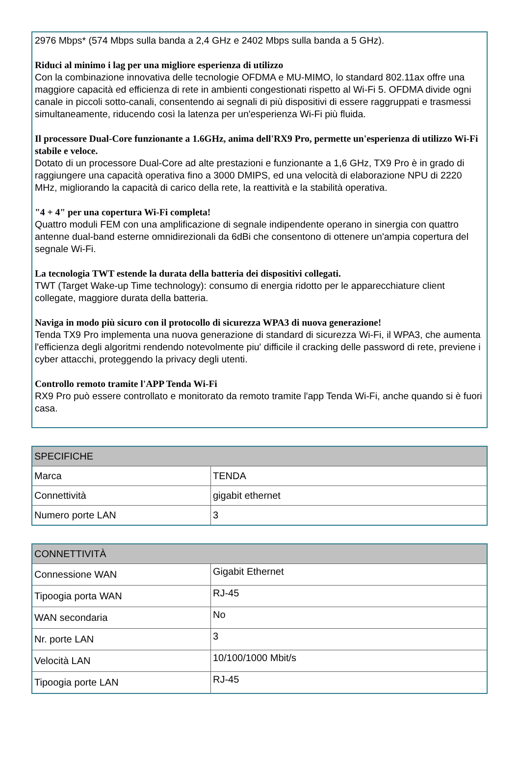2976 Mbps* (574 Mbps sulla banda a 2,4 GHz e 2402 Mbps sulla banda a 5 GHz).
Riduci al minimo i lag per una migliore esperienza di utilizzo
Con la combinazione innovativa delle tecnologie OFDMA e MU-MIMO, lo standard 802.11ax offre una maggiore capacità ed efficienza di rete in ambienti congestionati rispetto al Wi-Fi 5. OFDMA divide ogni canale in piccoli sotto-canali, consentendo ai segnali di più dispositivi di essere raggruppati e trasmessi simultaneamente, riducendo così la latenza per un'esperienza Wi-Fi più fluida.
Il processore Dual-Core funzionante a 1.6GHz, anima dell'RX9 Pro, permette un'esperienza di utilizzo Wi-Fi stabile e veloce.
Dotato di un processore Dual-Core ad alte prestazioni e funzionante a 1,6 GHz, TX9 Pro è in grado di raggiungere una capacità operativa fino a 3000 DMIPS, ed una velocità di elaborazione NPU di 2220 MHz, migliorando la capacità di carico della rete, la reattività e la stabilità operativa.
"4 + 4" per una copertura Wi-Fi completa!
Quattro moduli FEM con una amplificazione di segnale indipendente operano in sinergia con quattro antenne dual-band esterne omnidirezionali da 6dBi che consentono di ottenere un'ampia copertura del segnale Wi-Fi.
La tecnologia TWT estende la durata della batteria dei dispositivi collegati.
TWT (Target Wake-up Time technology): consumo di energia ridotto per le apparecchiature client collegate, maggiore durata della batteria.
Naviga in modo più sicuro con il protocollo di sicurezza WPA3 di nuova generazione!
Tenda TX9 Pro implementa una nuova generazione di standard di sicurezza Wi-Fi, il WPA3, che aumenta l'efficienza degli algoritmi rendendo notevolmente piu' difficile il cracking delle password di rete, previene i cyber attacchi, proteggendo la privacy degli utenti.
Controllo remoto tramite l'APP Tenda Wi-Fi
RX9 Pro può essere controllato e monitorato da remoto tramite l'app Tenda Wi-Fi, anche quando si è fuori casa.
| SPECIFICHE | |
| --- | --- |
| Marca | TENDA |
| Connettività | gigabit ethernet |
| Numero porte LAN | 3 |
| CONNETTIVITÀ | |
| --- | --- |
| Connessione WAN | Gigabit Ethernet |
| Tipoogia porta WAN | RJ-45 |
| WAN secondaria | No |
| Nr. porte LAN | 3 |
| Velocità LAN | 10/100/1000 Mbit/s |
| Tipoogia porte LAN | RJ-45 |